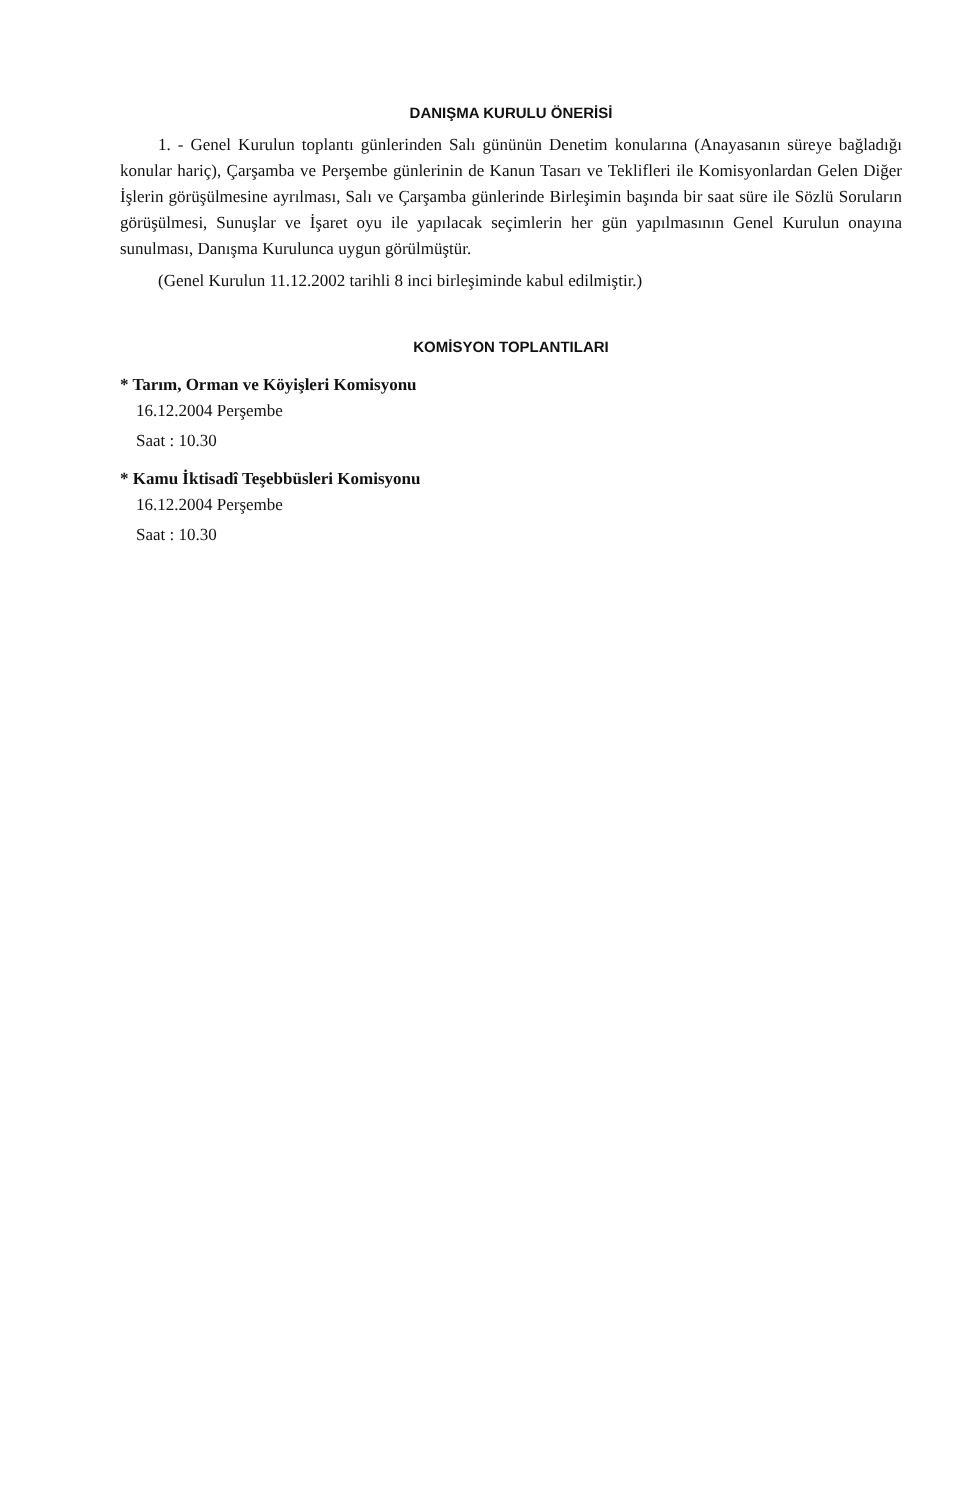DANIŞMA KURULU ÖNERİSİ
1. - Genel Kurulun toplantı günlerinden Salı gününün Denetim konularına (Anayasanın süreye bağladığı konular hariç), Çarşamba ve Perşembe günlerinin de Kanun Tasarı ve Teklifleri ile Komisyonlardan Gelen Diğer İşlerin görüşülmesine ayrılması, Salı ve Çarşamba günlerinde Birleşimin başında bir saat süre ile Sözlü Soruların görüşülmesi, Sunuşlar ve İşaret oyu ile yapılacak seçimlerin her gün yapılmasının Genel Kurulun onayına sunulması, Danışma Kurulunca uygun görülmüştür.
(Genel Kurulun 11.12.2002 tarihli 8 inci birleşiminde kabul edilmiştir.)
KOMİSYON TOPLANTILARI
* Tarım, Orman ve Köyişleri Komisyonu
16.12.2004 Perşembe
Saat : 10.30
* Kamu İktisadî Teşebbüsleri Komisyonu
16.12.2004 Perşembe
Saat : 10.30